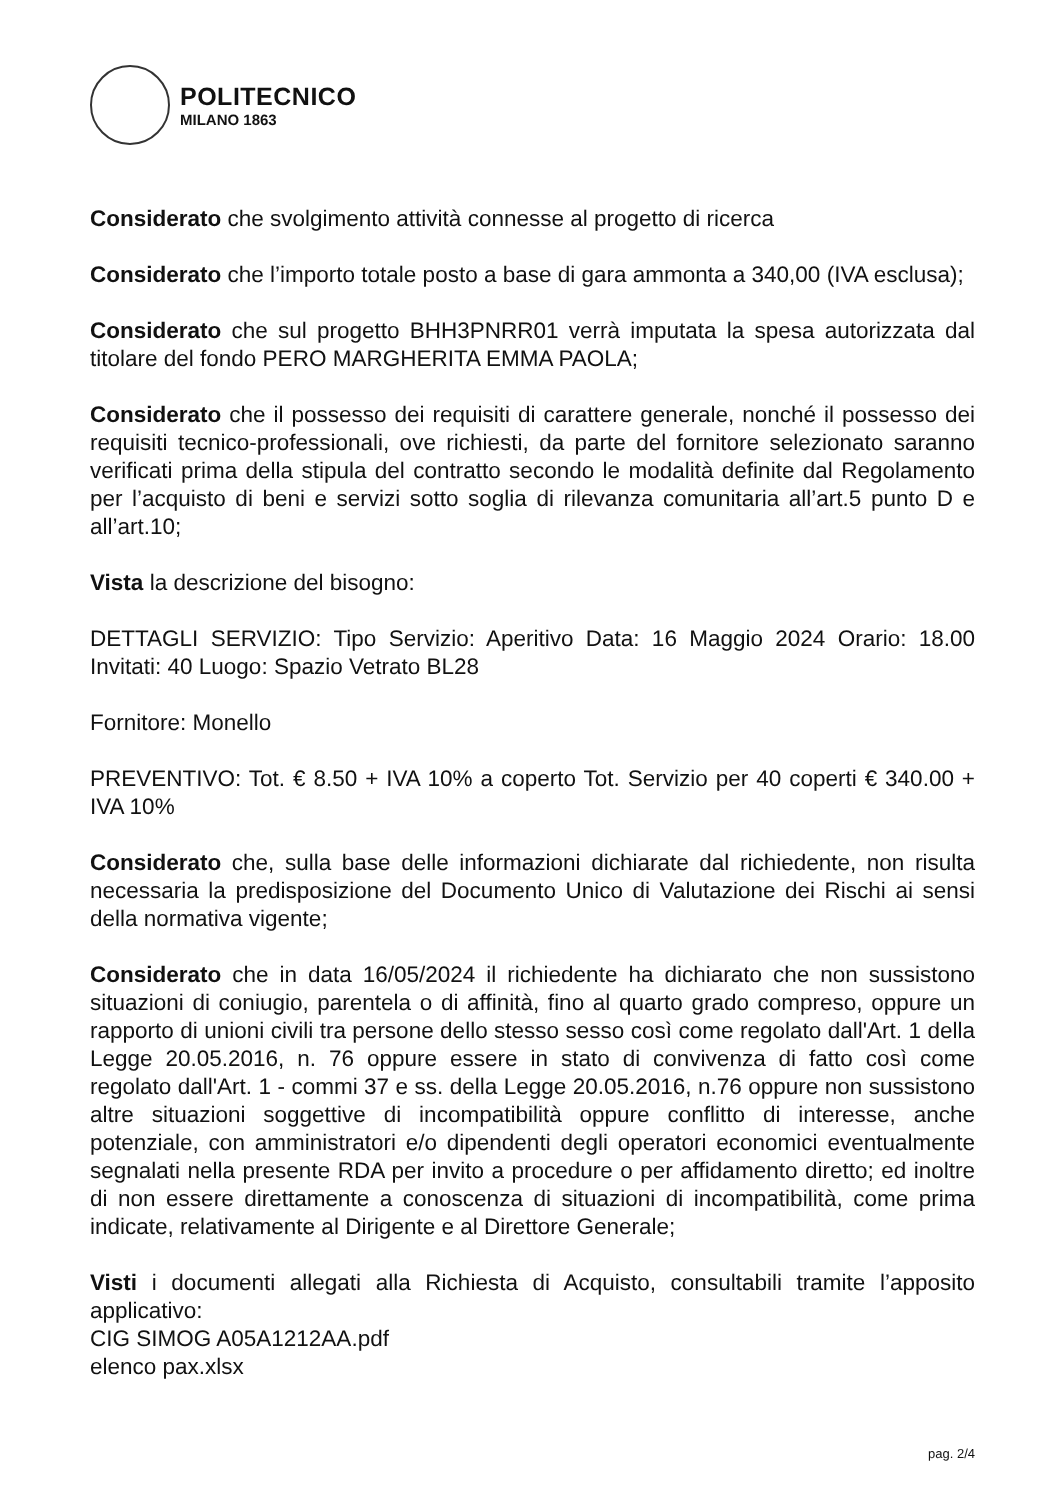POLITECNICO
MILANO 1863
Considerato che svolgimento attività connesse al progetto di ricerca
Considerato che l’importo totale posto a base di gara ammonta a 340,00 (IVA esclusa);
Considerato che sul progetto BHH3PNRR01 verrà imputata la spesa autorizzata dal titolare del fondo PERO MARGHERITA EMMA PAOLA;
Considerato che il possesso dei requisiti di carattere generale, nonché il possesso dei requisiti tecnico-professionali, ove richiesti, da parte del fornitore selezionato saranno verificati prima della stipula del contratto secondo le modalità definite dal Regolamento per l’acquisto di beni e servizi sotto soglia di rilevanza comunitaria all’art.5 punto D e all’art.10;
Vista la descrizione del bisogno:
DETTAGLI SERVIZIO: Tipo Servizio: Aperitivo Data: 16 Maggio 2024 Orario: 18.00 Invitati: 40 Luogo: Spazio Vetrato BL28
Fornitore: Monello
PREVENTIVO: Tot. € 8.50 + IVA 10% a coperto Tot. Servizio per 40 coperti € 340.00 + IVA 10%
Considerato che, sulla base delle informazioni dichiarate dal richiedente, non risulta necessaria la predisposizione del Documento Unico di Valutazione dei Rischi ai sensi della normativa vigente;
Considerato che in data 16/05/2024 il richiedente ha dichiarato che non sussistono situazioni di coniugio, parentela o di affinità, fino al quarto grado compreso, oppure un rapporto di unioni civili tra persone dello stesso sesso così come regolato dall'Art. 1 della Legge 20.05.2016, n. 76 oppure essere in stato di convivenza di fatto così come regolato dall'Art. 1 - commi 37 e ss. della Legge 20.05.2016, n.76 oppure non sussistono altre situazioni soggettive di incompatibilità oppure conflitto di interesse, anche potenziale, con amministratori e/o dipendenti degli operatori economici eventualmente segnalati nella presente RDA per invito a procedure o per affidamento diretto; ed inoltre di non essere direttamente a conoscenza di situazioni di incompatibilità, come prima indicate, relativamente al Dirigente e al Direttore Generale;
Visti i documenti allegati alla Richiesta di Acquisto, consultabili tramite l’apposito applicativo:
CIG SIMOG A05A1212AA.pdf
elenco pax.xlsx
pag. 2/4